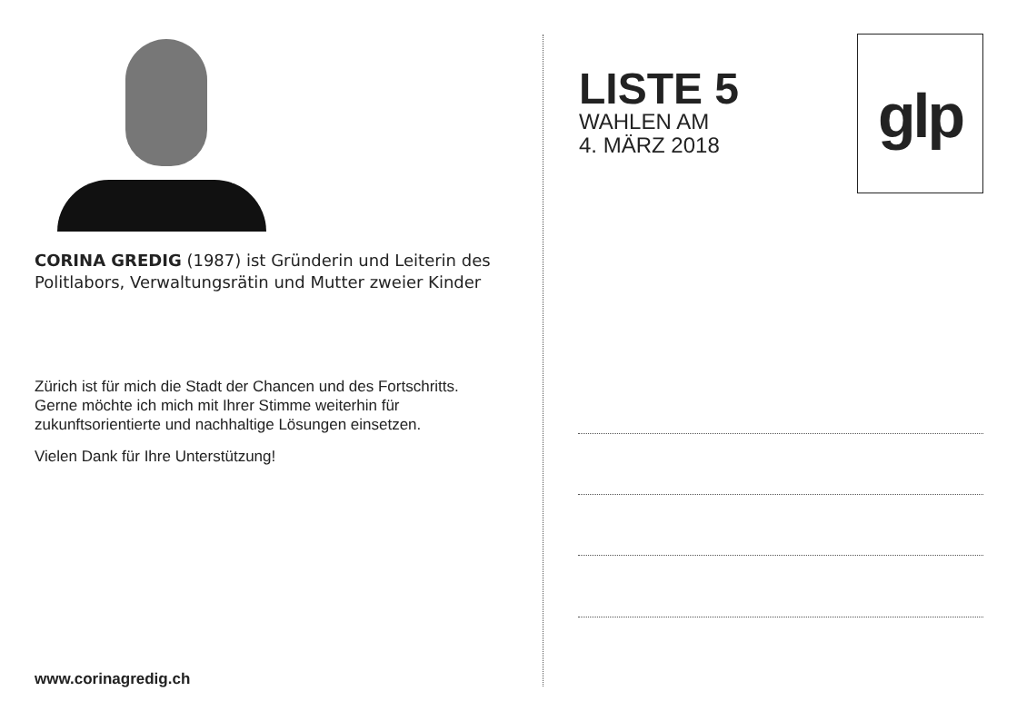CORINA GREDIG (1987) ist Gründerin und Leiterin des Politlabors, Verwaltungsrätin und Mutter zweier Kinder
Zürich ist für mich die Stadt der Chancen und des Fortschritts. Gerne möchte ich mich mit Ihrer Stimme weiterhin für zukunftsorientierte und nachhaltige Lösungen einsetzen.
Vielen Dank für Ihre Unterstützung!
www.corinagredig.ch
LISTE 5
WAHLEN AM
4. MÄRZ 2018
glp